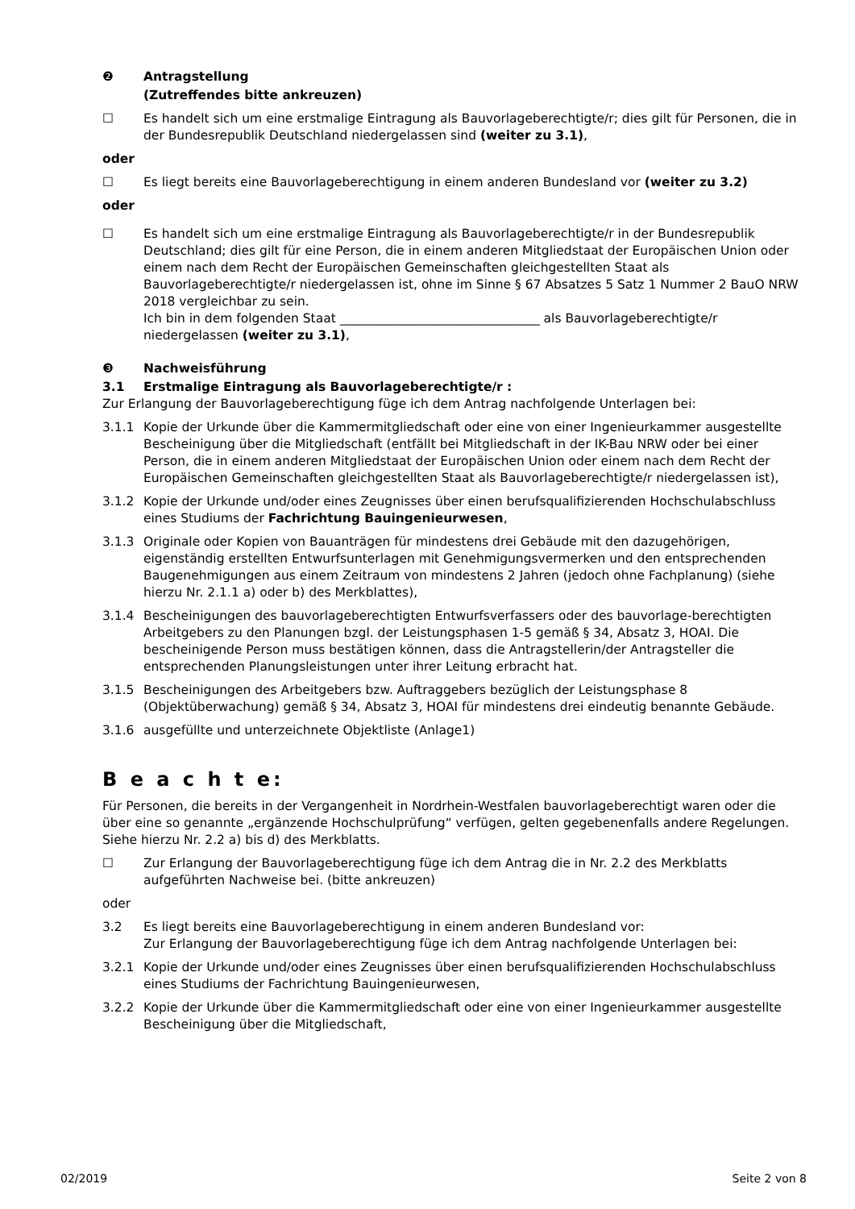❷ Antragstellung
(Zutreffendes bitte ankreuzen)
☐ Es handelt sich um eine erstmalige Eintragung als Bauvorlageberechtigte/r; dies gilt für Personen, die in der Bundesrepublik Deutschland niedergelassen sind (weiter zu 3.1),
oder
☐ Es liegt bereits eine Bauvorlageberechtigung in einem anderen Bundesland vor (weiter zu 3.2)
oder
☐ Es handelt sich um eine erstmalige Eintragung als Bauvorlageberechtigte/r in der Bundesrepublik Deutschland; dies gilt für eine Person, die in einem anderen Mitgliedstaat der Europäischen Union oder einem nach dem Recht der Europäischen Gemeinschaften gleichgestellten Staat als Bauvorlageberechtigte/r niedergelassen ist, ohne im Sinne § 67 Absatzes 5 Satz 1 Nummer 2 BauO NRW 2018 vergleichbar zu sein.
Ich bin in dem folgenden Staat ________________________________ als Bauvorlageberechtigte/r niedergelassen (weiter zu 3.1),
❸ Nachweisführung
3.1 Erstmalige Eintragung als Bauvorlageberechtigte/r :
Zur Erlangung der Bauvorlageberechtigung füge ich dem Antrag nachfolgende Unterlagen bei:
3.1.1 Kopie der Urkunde über die Kammermitgliedschaft oder eine von einer Ingenieurkammer ausgestellte Bescheinigung über die Mitgliedschaft (entfällt bei Mitgliedschaft in der IK-Bau NRW oder bei einer Person, die in einem anderen Mitgliedstaat der Europäischen Union oder einem nach dem Recht der Europäischen Gemeinschaften gleichgestellten Staat als Bauvorlageberechtigte/r niedergelassen ist),
3.1.2 Kopie der Urkunde und/oder eines Zeugnisses über einen berufsqualifizierenden Hochschulabschluss eines Studiums der Fachrichtung Bauingenieurwesen,
3.1.3 Originale oder Kopien von Bauanträgen für mindestens drei Gebäude mit den dazugehörigen, eigenständig erstellten Entwurfsunterlagen mit Genehmigungsvermerken und den entsprechenden Baugenehmigungen aus einem Zeitraum von mindestens 2 Jahren (jedoch ohne Fachplanung) (siehe hierzu Nr. 2.1.1 a) oder b) des Merkblattes),
3.1.4 Bescheinigungen des bauvorlageberechtigten Entwurfsverfassers oder des bauvorlage-berechtigten Arbeitgebers zu den Planungen bzgl. der Leistungsphasen 1-5 gemäß § 34, Absatz 3, HOAI. Die bescheinigende Person muss bestätigen können, dass die Antragstellerin/der Antragsteller die entsprechenden Planungsleistungen unter ihrer Leitung erbracht hat.
3.1.5 Bescheinigungen des Arbeitgebers bzw. Auftraggebers bezüglich der Leistungsphase 8 (Objektüberwachung) gemäß § 34, Absatz 3, HOAI für mindestens drei eindeutig benannte Gebäude.
3.1.6 ausgefüllte und unterzeichnete Objektliste (Anlage1)
B e a c h t e:
Für Personen, die bereits in der Vergangenheit in Nordrhein-Westfalen bauvorlageberechtigt waren oder die über eine so genannte „ergänzende Hochschulprüfung“ verfügen, gelten gegebenenfalls andere Regelungen. Siehe hierzu Nr. 2.2 a) bis d) des Merkblatts.
☐ Zur Erlangung der Bauvorlageberechtigung füge ich dem Antrag die in Nr. 2.2 des Merkblatts aufgeführten Nachweise bei. (bitte ankreuzen)
oder
3.2 Es liegt bereits eine Bauvorlageberechtigung in einem anderen Bundesland vor:
Zur Erlangung der Bauvorlageberechtigung füge ich dem Antrag nachfolgende Unterlagen bei:
3.2.1 Kopie der Urkunde und/oder eines Zeugnisses über einen berufsqualifizierenden Hochschulabschluss eines Studiums der Fachrichtung Bauingenieurwesen,
3.2.2 Kopie der Urkunde über die Kammermitgliedschaft oder eine von einer Ingenieurkammer ausgestellte Bescheinigung über die Mitgliedschaft,
02/2019 Seite 2 von 8